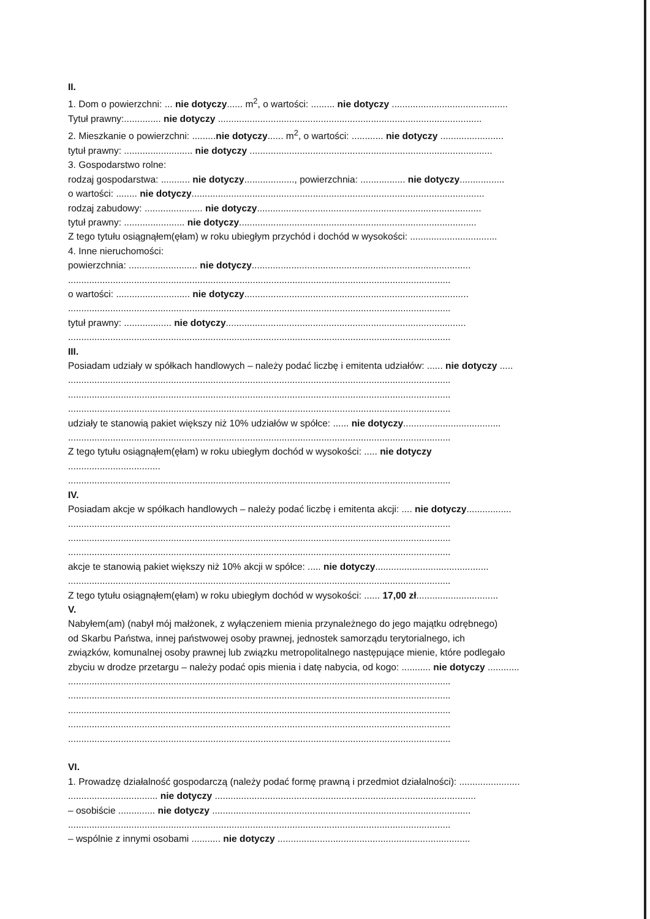II.
1. Dom o powierzchni: ... nie dotyczy...... m<sup>2</sup>, o wartości: ......... nie dotyczy ............................................
Tytuł prawny:.............. nie dotyczy ....................................................................................................
2. Mieszkanie o powierzchni: .........nie dotyczy...... m<sup>2</sup>, o wartości: ............ nie dotyczy ........................
tytuł prawny: .......................... nie dotyczy ............................................................................................
3. Gospodarstwo rolne:
rodzaj gospodarstwa: ........... nie dotyczy..................., powierzchnia: ................. nie dotyczy.................
o wartości: ........ nie dotyczy...............................................................................................................
rodzaj zabudowy: ...................... nie dotyczy.....................................................................................
tytuł prawny: ....................... nie dotyczy..........................................................................................
Z tego tytułu osiągnąłem(ęłam) w roku ubiegłym przychód i dochód w wysokości: .................................
4. Inne nieruchomości:
powierzchnia: .......................... nie dotyczy...................................................................................
.................................................................................................................................................
o wartości: ............................ nie dotyczy.....................................................................................
.................................................................................................................................................
tytuł prawny: .................. nie dotyczy...........................................................................................
.................................................................................................................................................
III.
Posiadam udziały w spółkach handlowych – należy podać liczbę i emitenta udziałów: ...... nie dotyczy .....
.................................................................................................................................................
.................................................................................................................................................
.................................................................................................................................................
udziały te stanowią pakiet większy niż 10% udziałów w spółce: ...... nie dotyczy.....................................
.................................................................................................................................................
Z tego tytułu osiągnąłem(ęłam) w roku ubiegłym dochód w wysokości: ..... nie dotyczy
...................................
.................................................................................................................................................
IV.
Posiadam akcje w spółkach handlowych – należy podać liczbę i emitenta akcji: .... nie dotyczy.................
.................................................................................................................................................
.................................................................................................................................................
.................................................................................................................................................
akcje te stanowią pakiet większy niż 10% akcji w spółce: ..... nie dotyczy...........................................
.................................................................................................................................................
Z tego tytułu osiągnąłem(ęłam) w roku ubiegłym dochód w wysokości: ...... 17,00 zł...............................
V.
Nabyłem(am) (nabył mój małżonek, z wyłączeniem mienia przynależnego do jego majątku odrębnego)
od Skarbu Państwa, innej państwowej osoby prawnej, jednostek samorządu terytorialnego, ich
związków, komunalnej osoby prawnej lub związku metropolitalnego następujące mienie, które podlegało
zbyciu w drodze przetargu – należy podać opis mienia i datę nabycia, od kogo: ........... nie dotyczy ............
.................................................................................................................................................
.................................................................................................................................................
.................................................................................................................................................
.................................................................................................................................................
.................................................................................................................................................
VI.
1. Prowadzę działalność gospodarczą (należy podać formę prawną i przedmiot działalności): .......................
.................................. nie dotyczy ...................................................................................................
– osobiście .............. nie dotyczy ..................................................................................................
.................................................................................................................................................
– wspólnie z innymi osobami ........... nie dotyczy .........................................................................